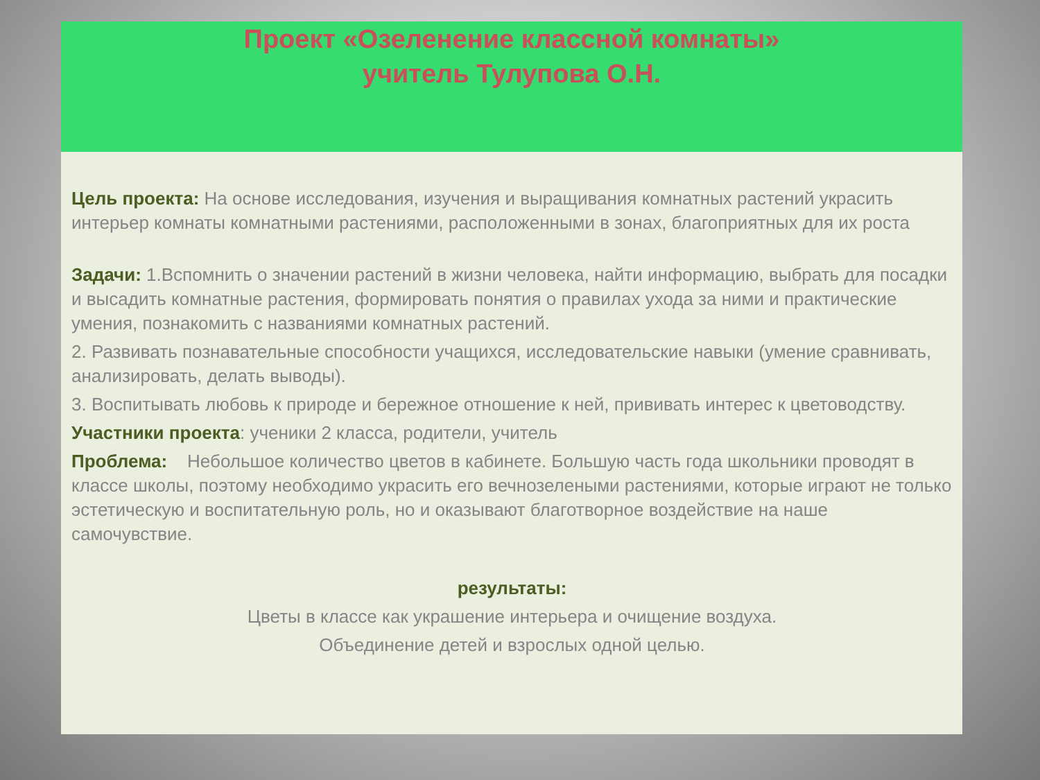Проект «Озеленение классной комнаты»
учитель Тулупова О.Н.
Цель проекта: На основе исследования, изучения и выращивания комнатных растений украсить интерьер комнаты комнатными растениями, расположенными в зонах, благоприятных для их роста
Задачи: 1.Вспомнить о значении растений в жизни человека, найти информацию, выбрать для посадки и высадить комнатные растения, формировать понятия о правилах ухода за ними и практические умения, познакомить с названиями комнатных растений.
2. Развивать познавательные способности учащихся, исследовательские навыки (умение сравнивать, анализировать, делать выводы).
3. Воспитывать любовь к природе и бережное отношение к ней, прививать интерес к цветоводству.
Участники проекта: ученики 2 класса, родители, учитель
Проблема: Небольшое количество цветов в кабинете. Большую часть года школьники проводят в классе школы, поэтому необходимо украсить его вечнозелеными растениями, которые играют не только эстетическую и воспитательную роль, но и оказывают благотворное воздействие на наше самочувствие.
результаты:
Цветы в классе как украшение интерьера и очищение воздуха.
Объединение детей и взрослых одной целью.